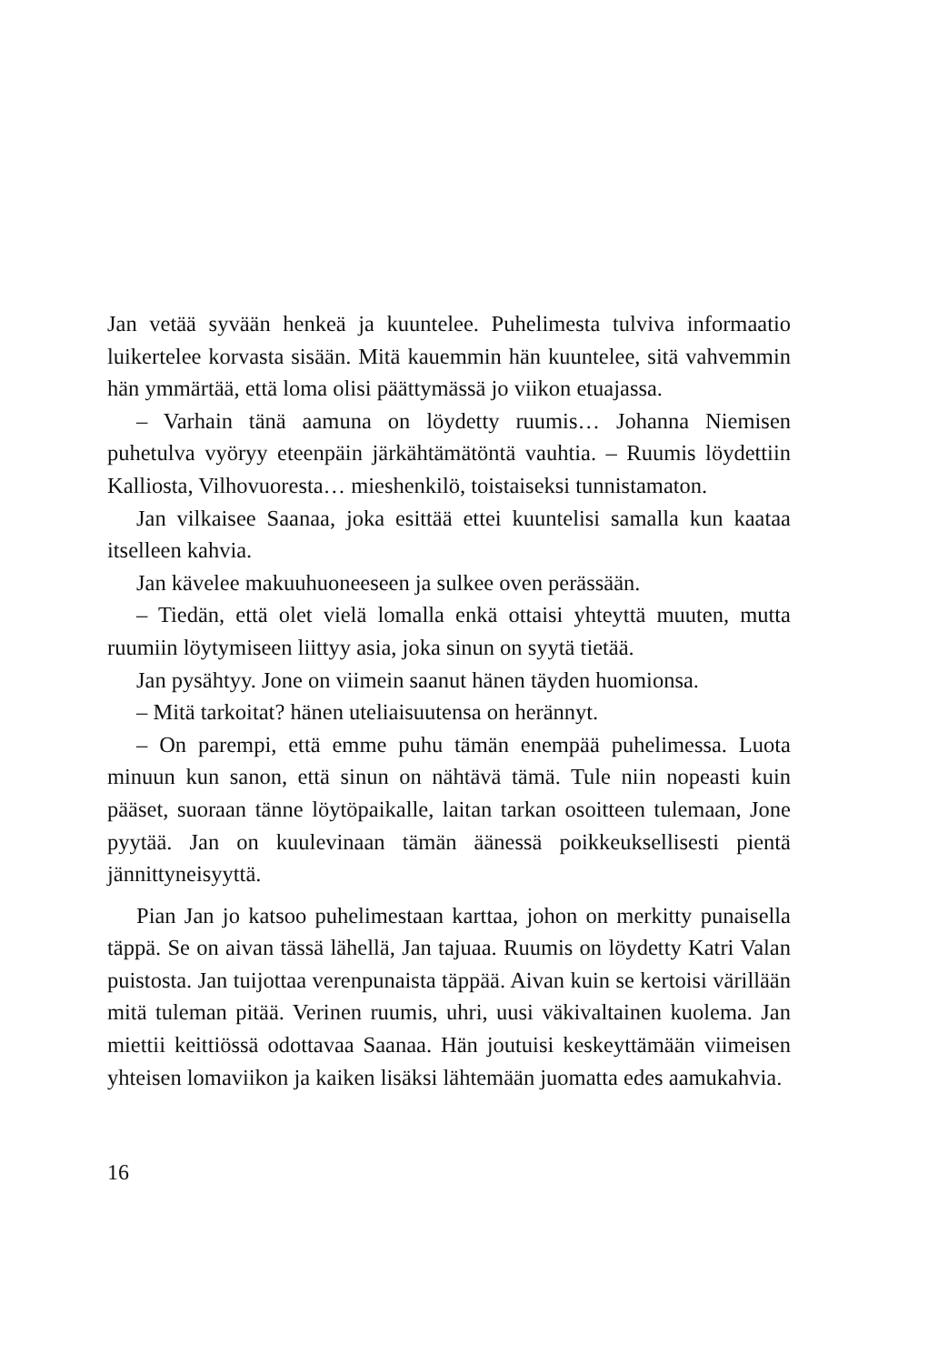Jan vetää syvään henkeä ja kuuntelee. Puhelimesta tulviva informaatio luikertelee korvasta sisään. Mitä kauemmin hän kuuntelee, sitä vahvemmin hän ymmärtää, että loma olisi päättymässä jo viikon etuajassa.
– Varhain tänä aamuna on löydetty ruumis… Johanna Niemisen puhetulva vyöryy eteenpäin järkähtämätöntä vauhtia. – Ruumis löydettiin Kalliosta, Vilhovuoresta… mieshenkilö, toistaiseksi tunnistamaton.
Jan vilkaisee Saanaa, joka esittää ettei kuuntelisi samalla kun kaataa itselleen kahvia.
Jan kävelee makuuhuoneeseen ja sulkee oven perässään.
– Tiedän, että olet vielä lomalla enkä ottaisi yhteyttä muuten, mutta ruumiin löytymiseen liittyy asia, joka sinun on syytä tietää.
Jan pysähtyy. Jone on viimein saanut hänen täyden huomionsa.
– Mitä tarkoitat? hänen uteliaisuutensa on herännyt.
– On parempi, että emme puhu tämän enempää puhelimessa. Luota minuun kun sanon, että sinun on nähtävä tämä. Tule niin nopeasti kuin pääset, suoraan tänne löytöpaikalle, laitan tarkan osoitteen tulemaan, Jone pyytää. Jan on kuulevinaan tämän äänessä poikkeuksellisesti pientä jännittyneisyyttä.
Pian Jan jo katsoo puhelimestaan karttaa, johon on merkitty punaisella täppä. Se on aivan tässä lähellä, Jan tajuaa. Ruumis on löydetty Katri Valan puistosta. Jan tuijottaa verenpunaista täppää. Aivan kuin se kertoisi värillään mitä tuleman pitää. Verinen ruumis, uhri, uusi väkivaltainen kuolema. Jan miettii keittiössä odottavaa Saanaa. Hän joutuisi keskeyttämään viimeisen yhteisen lomaviikon ja kaiken lisäksi lähtemään juomatta edes aamukahvia.
16